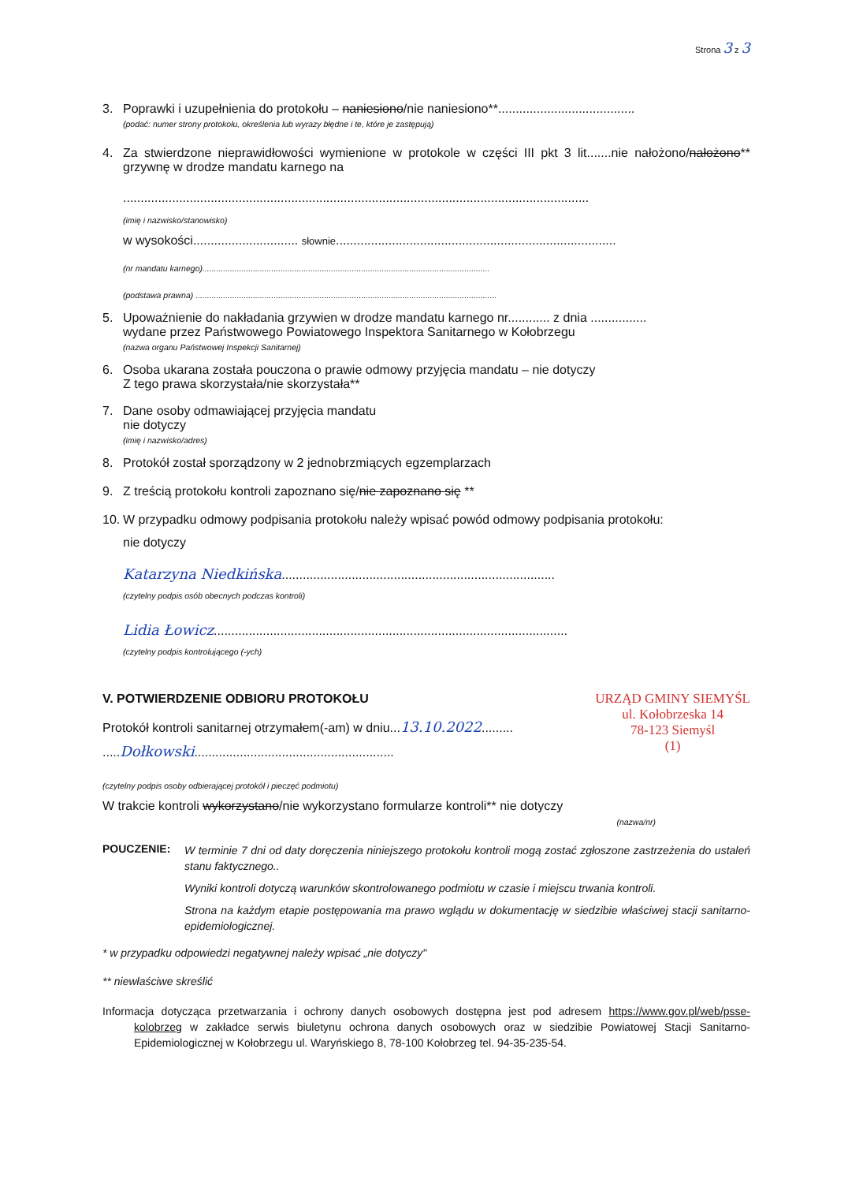Strona 3 z 3
3. Poprawki i uzupełnienia do protokołu – naniesiono/nie naniesiono**.......................................
(podać: numer strony protokołu, określenia lub wyrazy błędne i te, które je zastępują)
4. Za stwierdzone nieprawidłowości wymienione w protokole w części III pkt 3 lit.......nie nałożono/nałożono** grzywnę w drodze mandatu karnego na
.....................................................................................................................................
(imię i nazwisko/stanowisko)
w wysokości.............................. słownie................................................................................
(nr mandatu karnego).............................................................................................................................
(podstawa prawna) ...................................................................................................................................
5. Upoważnienie do nakładania grzywien w drodze mandatu karnego nr............ z dnia ................
wydane przez Państwowego Powiatowego Inspektora Sanitarnego w Kołobrzegu
(nazwa organu Państwowej Inspekcji Sanitarnej)
6. Osoba ukarana została pouczona o prawie odmowy przyjęcia mandatu – nie dotyczy
Z tego prawa skorzystała/nie skorzystała**
7. Dane osoby odmawiającej przyjęcia mandatu
nie dotyczy
(imię i nazwisko/adres)
8. Protokół został sporządzony w 2 jednobrzmiących egzemplarzach
9. Z treścią protokołu kontroli zapoznano się/nie zapoznano się **
10.
W przypadku odmowy podpisania protokołu należy wpisać powód odmowy podpisania protokołu:
nie dotyczy
Katarzyna Niedkińska..............................................................................
(czytelny podpis osób obecnych podczas kontroli)
Lidia Łowicz.....................................................................................................
(czytelny podpis kontrolującego (-ych)
V. POTWIERDZENIE ODBIORU PROTOKOŁU
Protokół kontroli sanitarnej otrzymałem(-am) w dniu...13.10.2022.........
.....Dołkowski.........................................................
URZĄD GMINY SIEMYŚL
ul. Kołobrzeska 14
78-123 Siemyśl
(1)
(czytelny podpis osoby odbierającej protokół i pieczęć podmiotu)
W trakcie kontroli wykorzystano/nie wykorzystano formularze kontroli** nie dotyczy
(nazwa/nr)
POUCZENIE:
W terminie 7 dni od daty doręczenia niniejszego protokołu kontroli mogą zostać zgłoszone zastrzeżenia do ustaleń stanu faktycznego..
Wyniki kontroli dotyczą warunków skontrolowanego podmiotu w czasie i miejscu trwania kontroli.
Strona na każdym etapie postępowania ma prawo wglądu w dokumentację w siedzibie właściwej stacji sanitarno-epidemiologicznej.
* w przypadku odpowiedzi negatywnej należy wpisać „nie dotyczy"
** niewłaściwe skreślić
Informacja dotycząca przetwarzania i ochrony danych osobowych dostępna jest pod adresem https://www.gov.pl/web/psse-kolobrzeg w zakładce serwis biuletynu ochrona danych osobowych oraz w siedzibie Powiatowej Stacji Sanitarno-Epidemiologicznej w Kołobrzegu ul. Waryńskiego 8, 78-100 Kołobrzeg tel. 94-35-235-54.